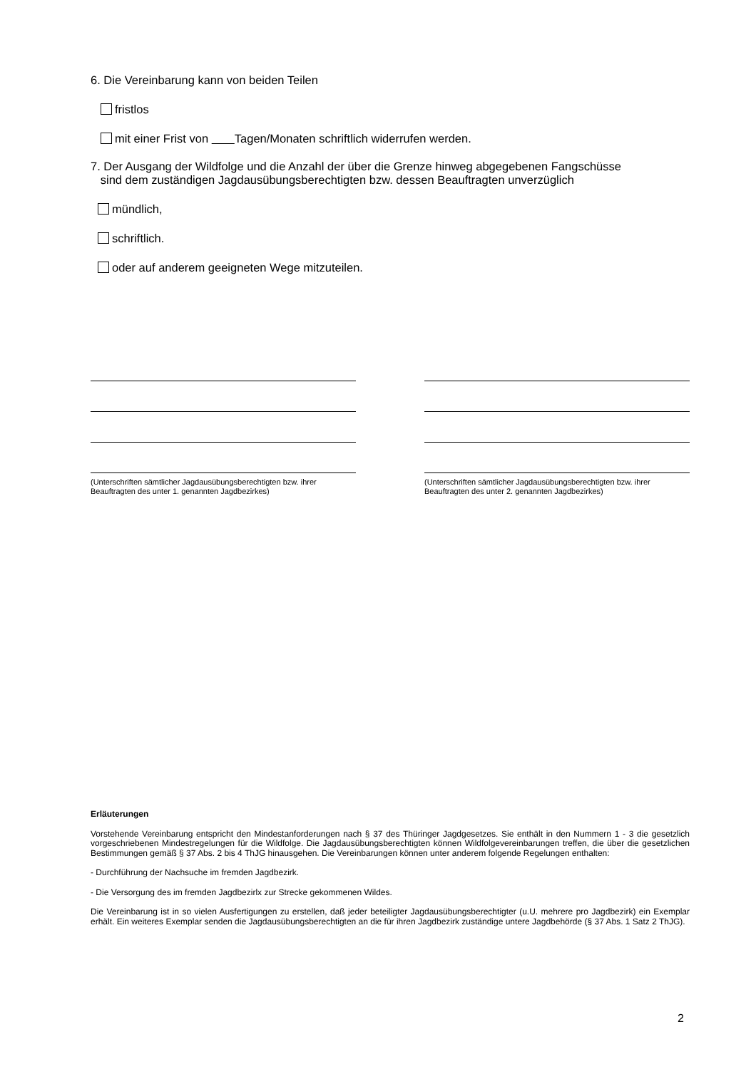6. Die Vereinbarung kann von beiden Teilen
fristlos
mit einer Frist von Tagen/Monaten schriftlich widerrufen werden.
7. Der Ausgang der Wildfolge und die Anzahl der über die Grenze hinweg abgegebenen Fangschüsse
sind dem zuständigen Jagdausübungsberechtigten bzw. dessen Beauftragten unverzüglich
mündlich,
schriftlich.
oder auf anderem geeigneten Wege mitzuteilen.
(Unterschriften sämtlicher Jagdausübungsberechtigten bzw. ihrer Beauftragten des unter 1. genannten Jagdbezirkes)
(Unterschriften sämtlicher Jagdausübungsberechtigten bzw. ihrer Beauftragten des unter 2. genannten Jagdbezirkes)
Erläuterungen
Vorstehende Vereinbarung entspricht den Mindestanforderungen nach § 37 des Thüringer Jagdgesetzes. Sie enthält in den Nummern 1 - 3 die gesetzlich vorgeschriebenen Mindestregelungen für die Wildfolge. Die Jagdausübungsberechtigten können Wildfolgevereinbarungen treffen, die über die gesetzlichen Bestimmungen gemäß § 37 Abs. 2 bis 4 ThJG hinausgehen. Die Vereinbarungen können unter anderem folgende Regelungen enthalten:
- Durchführung der Nachsuche im fremden Jagdbezirk.
- Die Versorgung des im fremden Jagdbezirlx zur Strecke gekommenen Wildes.
Die Vereinbarung ist in so vielen Ausfertigungen zu erstellen, daß jeder beteiligter Jagdausübungsberechtigter (u.U. mehrere pro Jagdbezirk) ein Exemplar erhält. Ein weiteres Exemplar senden die Jagdausübungsberechtigten an die für ihren Jagdbezirk zuständige untere Jagdbehörde (§ 37 Abs. 1 Satz 2 ThJG).
2